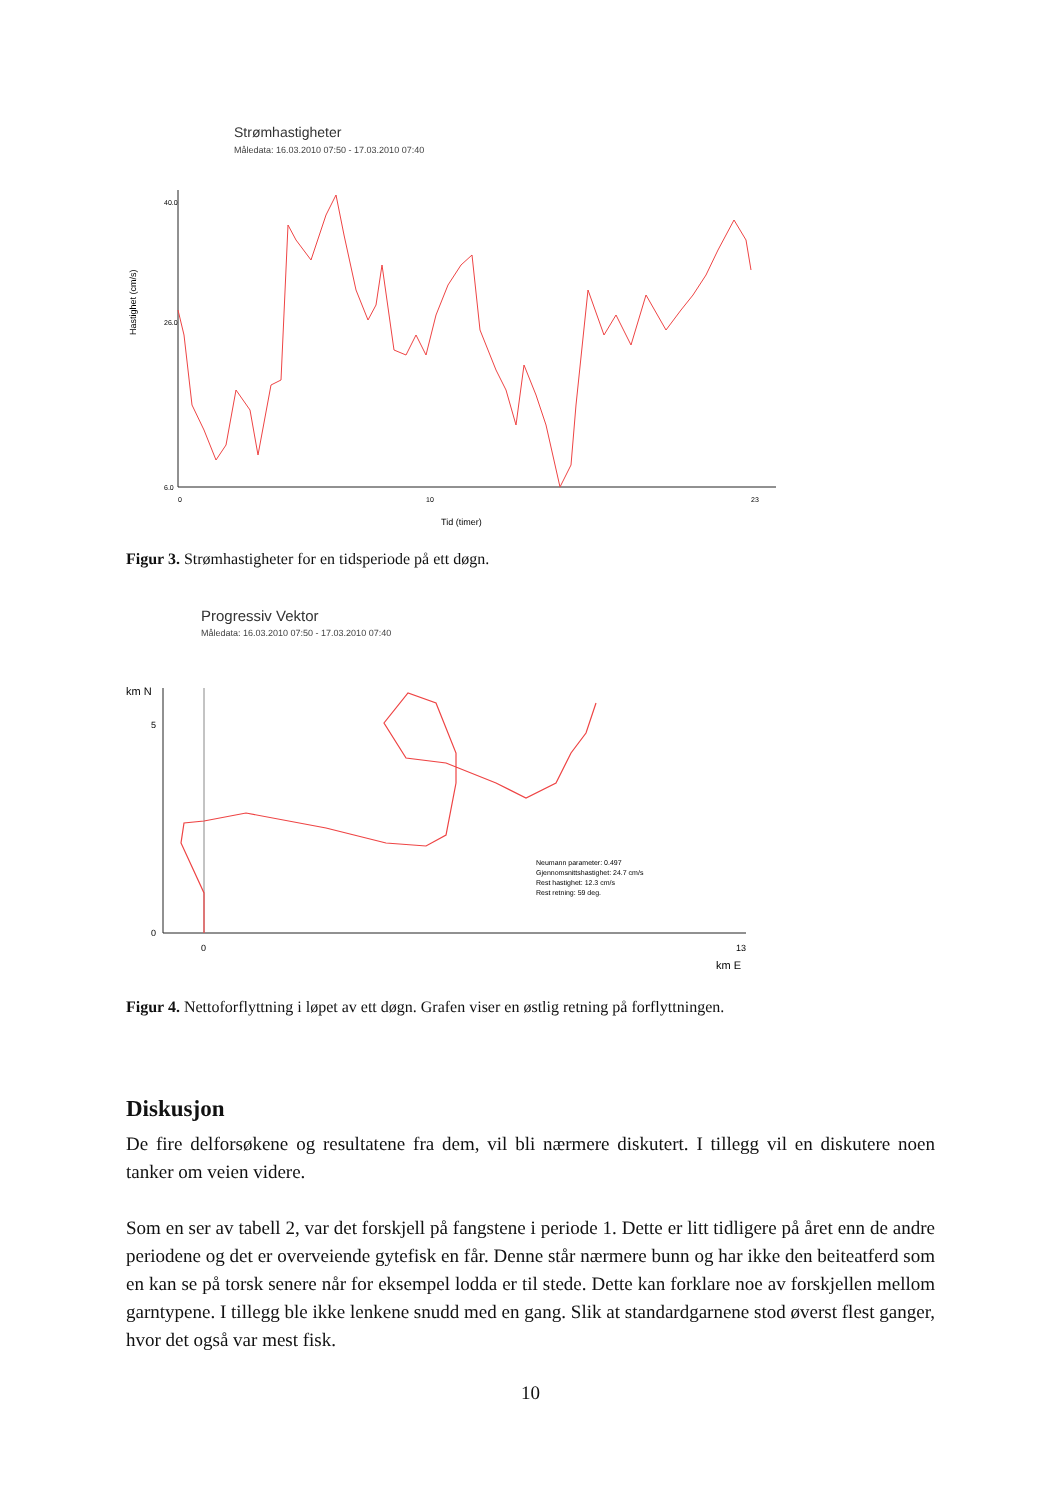Strømhastigheter
Måledata: 16.03.2010 07:50 - 17.03.2010 07:40
Hastighet (cm/s)
6.0
26.0
40.0
0
10
23
Tid (timer)
Figur 3. Strømhastigheter for en tidsperiode på ett døgn.
Progressiv Vektor
Måledata: 16.03.2010 07:50 - 17.03.2010 07:40
km N
0
5
0
13
km E
Neumann parameter: 0.497
Gjennomsnittshastighet: 24.7 cm/s
Rest hastighet: 12.3 cm/s
Rest retning: 59 deg.
Figur 4. Nettoforflyttning i løpet av ett døgn. Grafen viser en østlig retning på forflyttningen.
Diskusjon
De fire delforsøkene og resultatene fra dem, vil bli nærmere diskutert. I tillegg vil en diskutere noen tanker om veien videre.
Som en ser av tabell 2, var det forskjell på fangstene i periode 1. Dette er litt tidligere på året enn de andre periodene og det er overveiende gytefisk en får. Denne står nærmere bunn og har ikke den beiteatferd som en kan se på torsk senere når for eksempel lodda er til stede. Dette kan forklare noe av forskjellen mellom garntypene. I tillegg ble ikke lenkene snudd med en gang. Slik at standardgarnene stod øverst flest ganger, hvor det også var mest fisk.
10